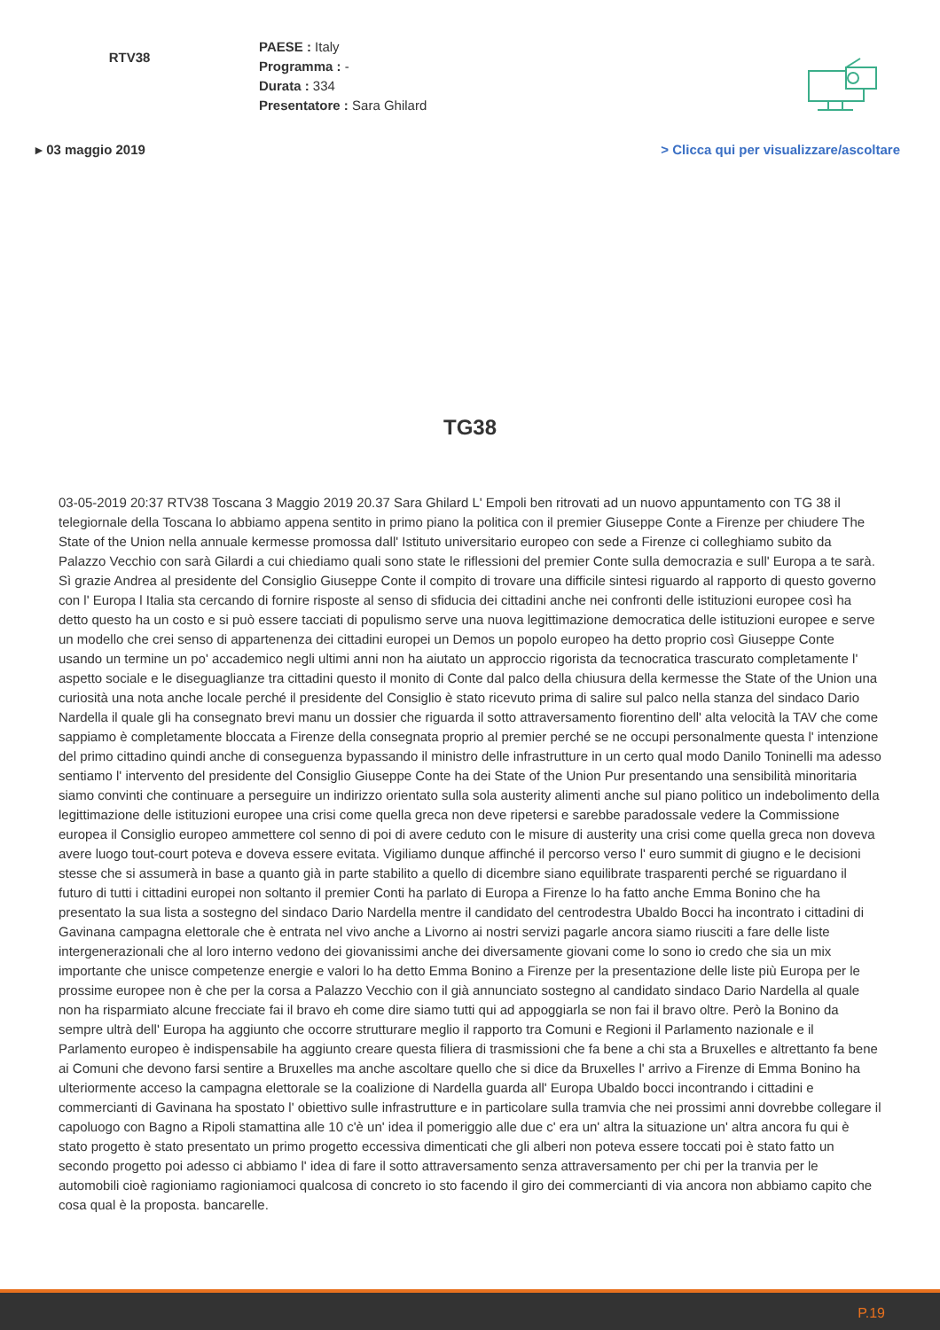RTV38
PAESE : Italy
Programma : -
Durata : 334
Presentatore : Sara Ghilard
▸ 03 maggio 2019 > Clicca qui per visualizzare/ascoltare
TG38
03-05-2019 20:37 RTV38 Toscana 3 Maggio 2019 20.37 Sara Ghilard L' Empoli ben ritrovati ad un nuovo appuntamento con TG 38 il telegiornale della Toscana lo abbiamo appena sentito in primo piano la politica con il premier Giuseppe Conte a Firenze per chiudere The State of the Union nella annuale kermesse promossa dall' Istituto universitario europeo con sede a Firenze ci colleghiamo subito da Palazzo Vecchio con sarà Gilardi a cui chiediamo quali sono state le riflessioni del premier Conte sulla democrazia e sull' Europa a te sarà. Sì grazie Andrea al presidente del Consiglio Giuseppe Conte il compito di trovare una difficile sintesi riguardo al rapporto di questo governo con l' Europa l Italia sta cercando di fornire risposte al senso di sfiducia dei cittadini anche nei confronti delle istituzioni europee così ha detto questo ha un costo e si può essere tacciati di populismo serve una nuova legittimazione democratica delle istituzioni europee e serve un modello che crei senso di appartenenza dei cittadini europei un Demos un popolo europeo ha detto proprio così Giuseppe Conte usando un termine un po' accademico negli ultimi anni non ha aiutato un approccio rigorista da tecnocratica trascurato completamente l' aspetto sociale e le diseguaglianze tra cittadini questo il monito di Conte dal palco della chiusura della kermesse the State of the Union una curiosità una nota anche locale perché il presidente del Consiglio è stato ricevuto prima di salire sul palco nella stanza del sindaco Dario Nardella il quale gli ha consegnato brevi manu un dossier che riguarda il sotto attraversamento fiorentino dell' alta velocità la TAV che come sappiamo è completamente bloccata a Firenze della consegnata proprio al premier perché se ne occupi personalmente questa l' intenzione del primo cittadino quindi anche di conseguenza bypassando il ministro delle infrastrutture in un certo qual modo Danilo Toninelli ma adesso sentiamo l' intervento del presidente del Consiglio Giuseppe Conte ha dei State of the Union Pur presentando una sensibilità minoritaria siamo convinti che continuare a perseguire un indirizzo orientato sulla sola austerity alimenti anche sul piano politico un indebolimento della legittimazione delle istituzioni europee una crisi come quella greca non deve ripetersi e sarebbe paradossale vedere la Commissione europea il Consiglio europeo ammettere col senno di poi di avere ceduto con le misure di austerity una crisi come quella greca non doveva avere luogo tout-court poteva e doveva essere evitata. Vigiliamo dunque affinché il percorso verso l' euro summit di giugno e le decisioni stesse che si assumerà in base a quanto già in parte stabilito a quello di dicembre siano equilibrate trasparenti perché se riguardano il futuro di tutti i cittadini europei non soltanto il premier Conti ha parlato di Europa a Firenze lo ha fatto anche Emma Bonino che ha presentato la sua lista a sostegno del sindaco Dario Nardella mentre il candidato del centrodestra Ubaldo Bocci ha incontrato i cittadini di Gavinana campagna elettorale che è entrata nel vivo anche a Livorno ai nostri servizi pagarle ancora siamo riusciti a fare delle liste intergenerazionali che al loro interno vedono dei giovanissimi anche dei diversamente giovani come lo sono io credo che sia un mix importante che unisce competenze energie e valori lo ha detto Emma Bonino a Firenze per la presentazione delle liste più Europa per le prossime europee non è che per la corsa a Palazzo Vecchio con il già annunciato sostegno al candidato sindaco Dario Nardella al quale non ha risparmiato alcune frecciate fai il bravo eh come dire siamo tutti qui ad appoggiarla se non fai il bravo oltre. Però la Bonino da sempre ultrà dell' Europa ha aggiunto che occorre strutturare meglio il rapporto tra Comuni e Regioni il Parlamento nazionale e il Parlamento europeo è indispensabile ha aggiunto creare questa filiera di trasmissioni che fa bene a chi sta a Bruxelles e altrettanto fa bene ai Comuni che devono farsi sentire a Bruxelles ma anche ascoltare quello che si dice da Bruxelles l' arrivo a Firenze di Emma Bonino ha ulteriormente acceso la campagna elettorale se la coalizione di Nardella guarda all' Europa Ubaldo bocci incontrando i cittadini e commercianti di Gavinana ha spostato l' obiettivo sulle infrastrutture e in particolare sulla tramvia che nei prossimi anni dovrebbe collegare il capoluogo con Bagno a Ripoli stamattina alle 10 c'è un' idea il pomeriggio alle due c' era un' altra la situazione un' altra ancora fu qui è stato progetto è stato presentato un primo progetto eccessiva dimenticati che gli alberi non poteva essere toccati poi è stato fatto un secondo progetto poi adesso ci abbiamo l' idea di fare il sotto attraversamento senza attraversamento per chi per la tranvia per le automobili cioè ragioniamo ragioniamoci qualcosa di concreto io sto facendo il giro dei commercianti di via ancora non abbiamo capito che cosa qual è la proposta. bancarelle.
P.19